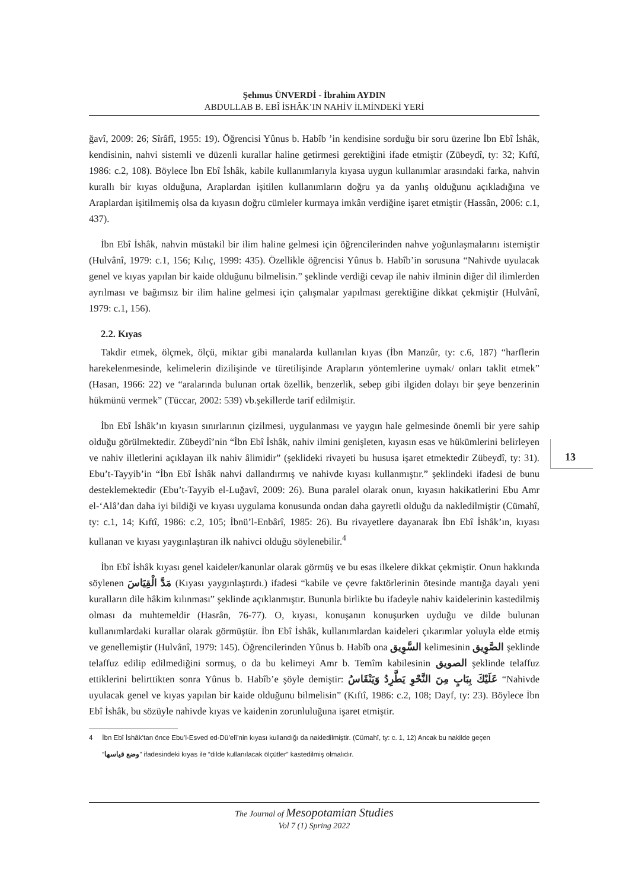Şehmus ÜNVERDİ - İbrahim AYDIN
ABDULLAB B. EBÎ İSHÂK’IN NAHİV İLMİNDEKİ YERİ
ğavî, 2009: 26; Sîrâfî, 1955: 19). Öğrencisi Yûnus b. Habîb ’in kendisine sorduğu bir soru üzerine İbn Ebî İshâk, kendisinin, nahvi sistemli ve düzenli kurallar haline getirmesi gerektiğini ifade etmiştir (Zübeydî, ty: 32; Kıftî, 1986: c.2, 108). Böylece İbn Ebî İshâk, kabile kullanımlarıyla kıyasa uygun kullanımlar arasındaki farka, nahvin kurallı bir kıyas olduğuna, Araplardan işitilen kullanımların doğru ya da yanlış olduğunu açıkladığına ve Araplardan işitilmemiş olsa da kıyasın doğru cümleler kurmaya imkân verdiğine işaret etmiştir (Hassân, 2006: c.1, 437).
İbn Ebî İshâk, nahvin müstakil bir ilim haline gelmesi için öğrencilerinden nahve yoğunlaşmalarını istemiştir (Hulvânî, 1979: c.1, 156; Kılıç, 1999: 435). Özellikle öğrencisi Yûnus b. Habîb’in sorusuna “Nahivde uyulacak genel ve kıyas yapılan bir kaide olduğunu bilmelisin.” şeklinde verdiği cevap ile nahiv ilminin diğer dil ilimlerden ayrılması ve bağımsız bir ilim haline gelmesi için çalışmalar yapılması gerektiğine dikkat çekmiştir (Hulvânî, 1979: c.1, 156).
2.2. Kıyas
Takdir etmek, ölçmek, ölçü, miktar gibi manalarda kullanılan kıyas (İbn Manzûr, ty: c.6, 187) “harflerin harekelenmesinde, kelimelerin dizilişinde ve türetilişinde Arapların yöntemlerine uymak/ onları taklit etmek” (Hasan, 1966: 22) ve “aralarında bulunan ortak özellik, benzerlik, sebep gibi ilgiden dolayı bir şeye benzerinin hükmünü vermek” (Tüccar, 2002: 539) vb.şekillerde tarif edilmiştir.
İbn Ebî İshâk’ın kıyasın sınırlarının çizilmesi, uygulanması ve yaygın hale gelmesinde önemli bir yere sahip olduğu görülmektedir. Zübeydî’nin “İbn Ebî İshâk, nahiv ilmini genişleten, kıyasın esas ve hükümlerini belirleyen ve nahiv illetlerini açıklayan ilk nahiv âlimidir” (şeklideki rivayeti bu hususa işaret etmektedir Zübeydî, ty: 31). Ebu’t-Tayyib’in “İbn Ebî İshâk nahvi dallandırmış ve nahivde kıyası kullanmıştır.” şeklindeki ifadesi de bunu desteklemektedir (Ebu’t-Tayyib el-Luğavî, 2009: 26). Buna paralel olarak onun, kıyasın hakikatlerini Ebu Amr el-‘Alâ’dan daha iyi bildiği ve kıyası uygulama konusunda ondan daha gayretli olduğu da nakledilmiştir (Cümahî, ty: c.1, 14; Kıftî, 1986: c.2, 105; İbnü’l-Enbârî, 1985: 26). Bu rivayetlere dayanarak İbn Ebî İshâk’ın, kıyası kullanan ve kıyası yaygınlaştıran ilk nahivci olduğu söylenebilir.<sup>4</sup>
İbn Ebî İshâk kıyası genel kaideler/kanunlar olarak görmüş ve bu esas ilkelere dikkat çekmiştir. Onun hakkında söylenen مَدَّ الْقِيَاسَ (Kıyası yaygınlaştırdı.) ifadesi “kabile ve çevre faktörlerinin ötesinde mantığa dayalı yeni kuralların dile hâkim kılınması” şeklinde açıklanmıştır. Bununla birlikte bu ifadeyle nahiv kaidelerinin kastedilmiş olması da muhtemeldir (Hasrân, 76-77). O, kıyası, konuşanın konuşurken uyduğu ve dilde bulunan kullanımlardaki kurallar olarak görmüştür. İbn Ebî İshâk, kullanımlardan kaideleri çıkarımlar yoluyla elde etmiş ve genellemiştir (Hulvânî, 1979: 145). Öğrencilerinden Yûnus b. Habîb ona السَّوِيق kelimesinin الصَّوِيق şeklinde telaffuz edilip edilmediğini sormuş, o da bu kelimeyi Amr b. Temîm kabilesinin الصويق şeklinde telaffuz ettiklerini belirttikten sonra Yûnus b. Habîb’e şöyle demiştir: عَلَيْكَ بِبَابٍ مِنَ النَّحْوِ يَطَّرِدُ وَيَنْقَاسُ “Nahivde uyulacak genel ve kıyas yapılan bir kaide olduğunu bilmelisin” (Kıftî, 1986: c.2, 108; Dayf, ty: 23). Böylece İbn Ebî İshâk, bu sözüyle nahivde kıyas ve kaidenin zorunluluğuna işaret etmiştir.
4 İbn Ebî İshâk’tan önce Ebu’l-Esved ed-Dü’elî’nin kıyası kullandığı da nakledilmiştir. (Cümahî, ty: c. 1, 12) Ancak bu nakilde geçen
“وضع قياسها” ifadesindeki kıyas ile “dilde kullanılacak ölçütler” kastedilmiş olmalıdır.
13
The Journal of Mesopotamian Studies
Vol 7 (1) Spring 2022